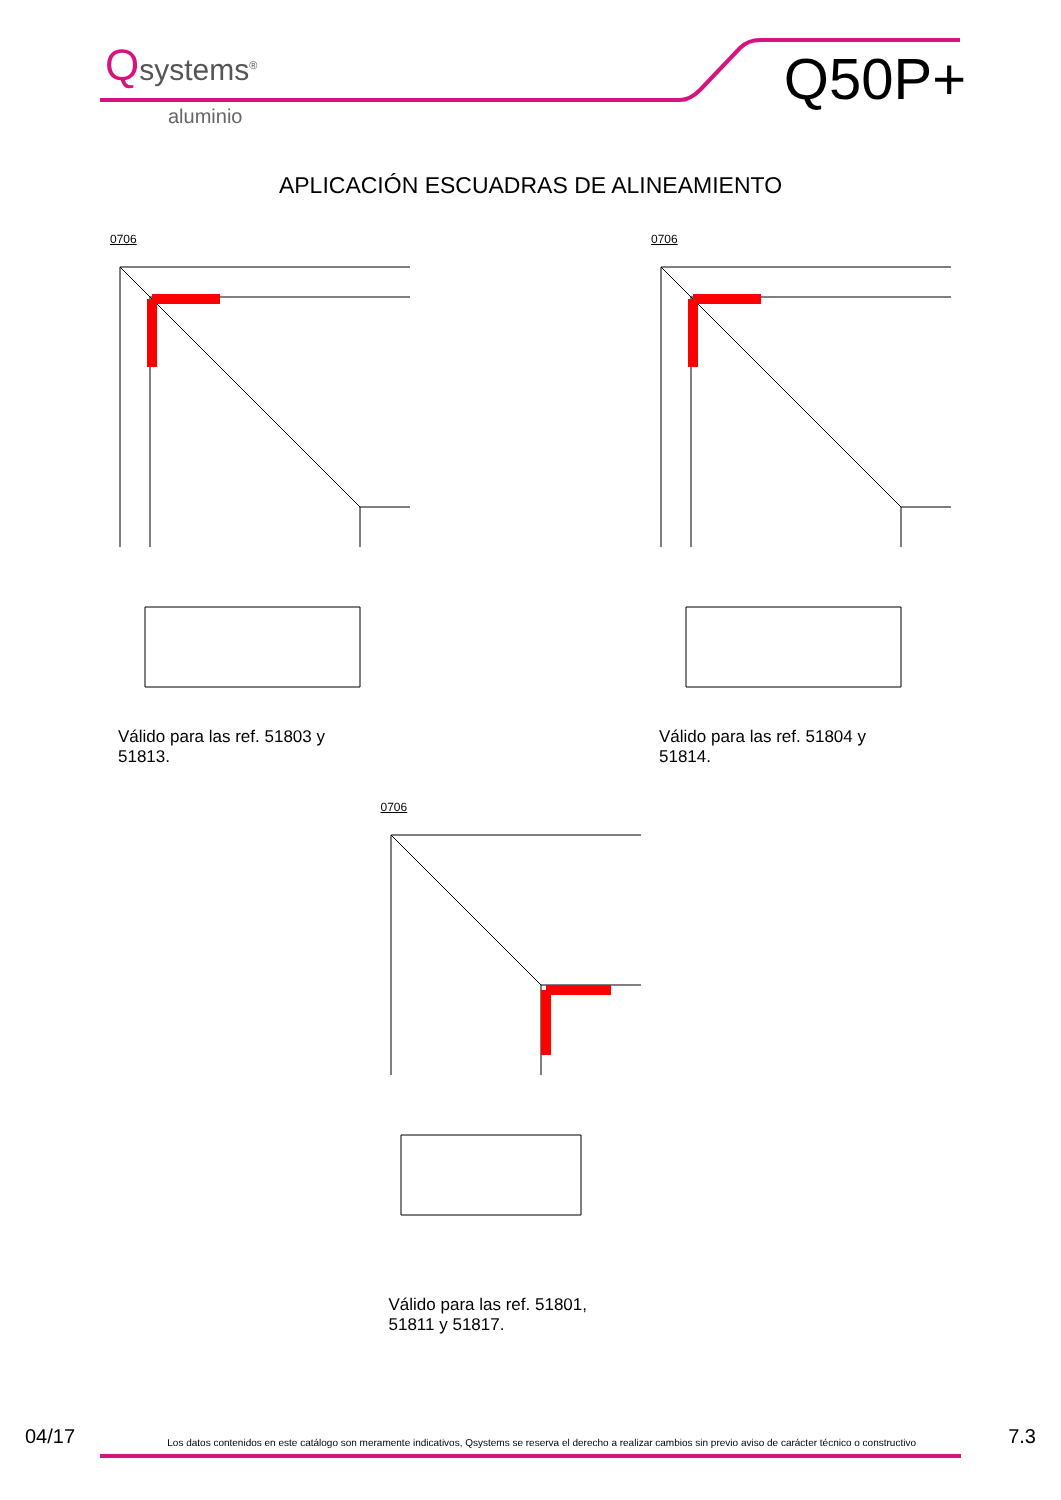Qsystems<sup>®</sup>
aluminio
Q50P+
APLICACIÓN ESCUADRAS DE ALINEAMIENTO
0706
Válido para las ref. 51803 y 51813.
0706
Válido para las ref. 51804 y 51814.
0706
Válido para las ref. 51801, 51811 y 51817.
04/17 Los datos contenidos en este catálogo son meramente indicativos, Qsystems se reserva el derecho a realizar cambios sin previo aviso de carácter técnico o constructivo 7.3